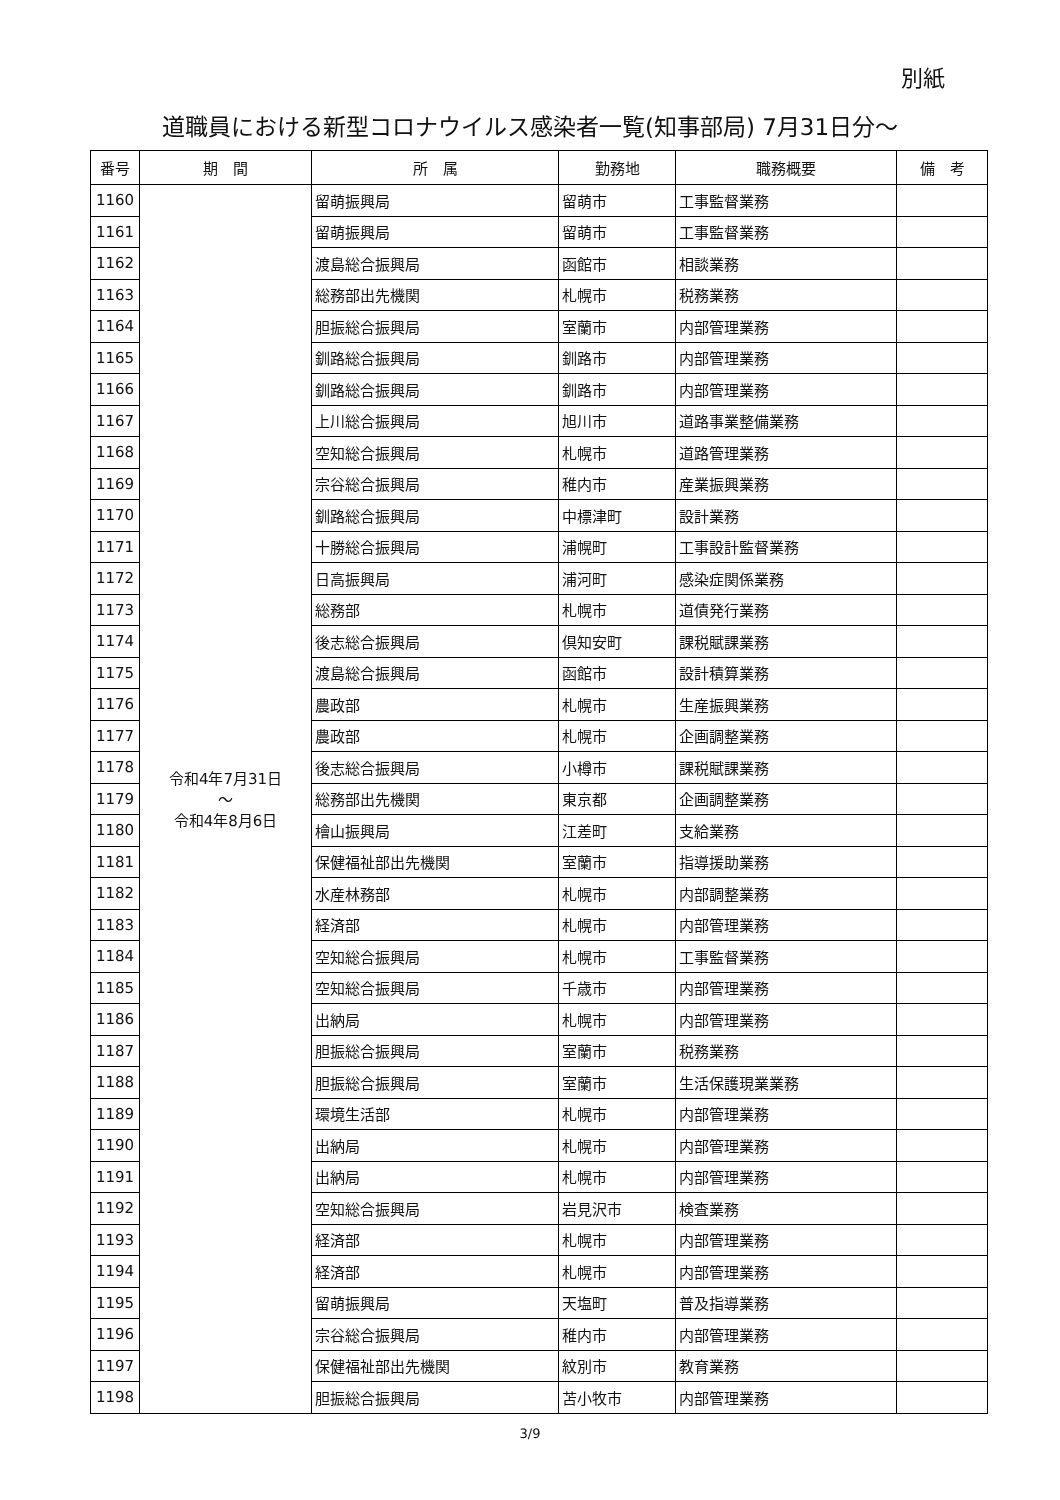別紙
道職員における新型コロナウイルス感染者一覧(知事部局) 7月31日分～
| 番号 | 期 間 | 所 属 | 勤務地 | 職務概要 | 備 考 |
| --- | --- | --- | --- | --- | --- |
| 1160 | 令和4年7月31日 ～ 令和4年8月6日 | 留萌振興局 | 留萌市 | 工事監督業務 | |
| 1161 | | 留萌振興局 | 留萌市 | 工事監督業務 | |
| 1162 | | 渡島総合振興局 | 函館市 | 相談業務 | |
| 1163 | | 総務部出先機関 | 札幌市 | 税務業務 | |
| 1164 | | 胆振総合振興局 | 室蘭市 | 内部管理業務 | |
| 1165 | | 釧路総合振興局 | 釧路市 | 内部管理業務 | |
| 1166 | | 釧路総合振興局 | 釧路市 | 内部管理業務 | |
| 1167 | | 上川総合振興局 | 旭川市 | 道路事業整備業務 | |
| 1168 | | 空知総合振興局 | 札幌市 | 道路管理業務 | |
| 1169 | | 宗谷総合振興局 | 稚内市 | 産業振興業務 | |
| 1170 | | 釧路総合振興局 | 中標津町 | 設計業務 | |
| 1171 | | 十勝総合振興局 | 浦幌町 | 工事設計監督業務 | |
| 1172 | | 日高振興局 | 浦河町 | 感染症関係業務 | |
| 1173 | | 総務部 | 札幌市 | 道債発行業務 | |
| 1174 | | 後志総合振興局 | 倶知安町 | 課税賦課業務 | |
| 1175 | | 渡島総合振興局 | 函館市 | 設計積算業務 | |
| 1176 | | 農政部 | 札幌市 | 生産振興業務 | |
| 1177 | | 農政部 | 札幌市 | 企画調整業務 | |
| 1178 | | 後志総合振興局 | 小樽市 | 課税賦課業務 | |
| 1179 | | 総務部出先機関 | 東京都 | 企画調整業務 | |
| 1180 | | 檜山振興局 | 江差町 | 支給業務 | |
| 1181 | | 保健福祉部出先機関 | 室蘭市 | 指導援助業務 | |
| 1182 | | 水産林務部 | 札幌市 | 内部調整業務 | |
| 1183 | | 経済部 | 札幌市 | 内部管理業務 | |
| 1184 | | 空知総合振興局 | 札幌市 | 工事監督業務 | |
| 1185 | | 空知総合振興局 | 千歳市 | 内部管理業務 | |
| 1186 | | 出納局 | 札幌市 | 内部管理業務 | |
| 1187 | | 胆振総合振興局 | 室蘭市 | 税務業務 | |
| 1188 | | 胆振総合振興局 | 室蘭市 | 生活保護現業業務 | |
| 1189 | | 環境生活部 | 札幌市 | 内部管理業務 | |
| 1190 | | 出納局 | 札幌市 | 内部管理業務 | |
| 1191 | | 出納局 | 札幌市 | 内部管理業務 | |
| 1192 | | 空知総合振興局 | 岩見沢市 | 検査業務 | |
| 1193 | | 経済部 | 札幌市 | 内部管理業務 | |
| 1194 | | 経済部 | 札幌市 | 内部管理業務 | |
| 1195 | | 留萌振興局 | 天塩町 | 普及指導業務 | |
| 1196 | | 宗谷総合振興局 | 稚内市 | 内部管理業務 | |
| 1197 | | 保健福祉部出先機関 | 紋別市 | 教育業務 | |
| 1198 | | 胆振総合振興局 | 苫小牧市 | 内部管理業務 | |
3/9